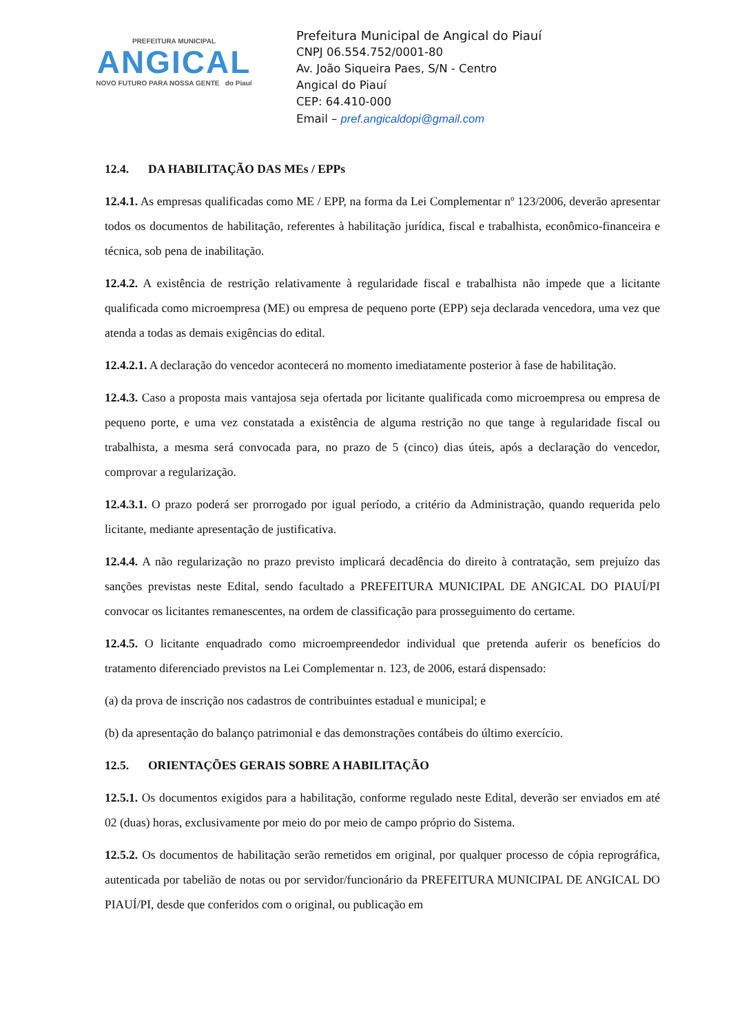PREFEITURA MUNICIPAL
ANGICAL
NOVO FUTURO PARA NOSSA GENTE do Piauí
Prefeitura Municipal de Angical do Piauí
CNPJ 06.554.752/0001-80
Av. João Siqueira Paes, S/N - Centro
Angical do Piauí
CEP: 64.410-000
Email – pref.angicaldopi@gmail.com
12.4. DA HABILITAÇÃO DAS MEs / EPPs
12.4.1. As empresas qualificadas como ME / EPP, na forma da Lei Complementar nº 123/2006, deverão apresentar todos os documentos de habilitação, referentes à habilitação jurídica, fiscal e trabalhista, econômico-financeira e técnica, sob pena de inabilitação.
12.4.2. A existência de restrição relativamente à regularidade fiscal e trabalhista não impede que a licitante qualificada como microempresa (ME) ou empresa de pequeno porte (EPP) seja declarada vencedora, uma vez que atenda a todas as demais exigências do edital.
12.4.2.1. A declaração do vencedor acontecerá no momento imediatamente posterior à fase de habilitação.
12.4.3. Caso a proposta mais vantajosa seja ofertada por licitante qualificada como microempresa ou empresa de pequeno porte, e uma vez constatada a existência de alguma restrição no que tange à regularidade fiscal ou trabalhista, a mesma será convocada para, no prazo de 5 (cinco) dias úteis, após a declaração do vencedor, comprovar a regularização.
12.4.3.1. O prazo poderá ser prorrogado por igual período, a critério da Administração, quando requerida pelo licitante, mediante apresentação de justificativa.
12.4.4. A não regularização no prazo previsto implicará decadência do direito à contratação, sem prejuízo das sanções previstas neste Edital, sendo facultado a PREFEITURA MUNICIPAL DE ANGICAL DO PIAUÍ/PI convocar os licitantes remanescentes, na ordem de classificação para prosseguimento do certame.
12.4.5. O licitante enquadrado como microempreendedor individual que pretenda auferir os benefícios do tratamento diferenciado previstos na Lei Complementar n. 123, de 2006, estará dispensado:
(a) da prova de inscrição nos cadastros de contribuintes estadual e municipal; e
(b) da apresentação do balanço patrimonial e das demonstrações contábeis do último exercício.
12.5. ORIENTAÇÕES GERAIS SOBRE A HABILITAÇÃO
12.5.1. Os documentos exigidos para a habilitação, conforme regulado neste Edital, deverão ser enviados em até 02 (duas) horas, exclusivamente por meio do por meio de campo próprio do Sistema.
12.5.2. Os documentos de habilitação serão remetidos em original, por qualquer processo de cópia reprográfica, autenticada por tabelião de notas ou por servidor/funcionário da PREFEITURA MUNICIPAL DE ANGICAL DO PIAUÍ/PI, desde que conferidos com o original, ou publicação em